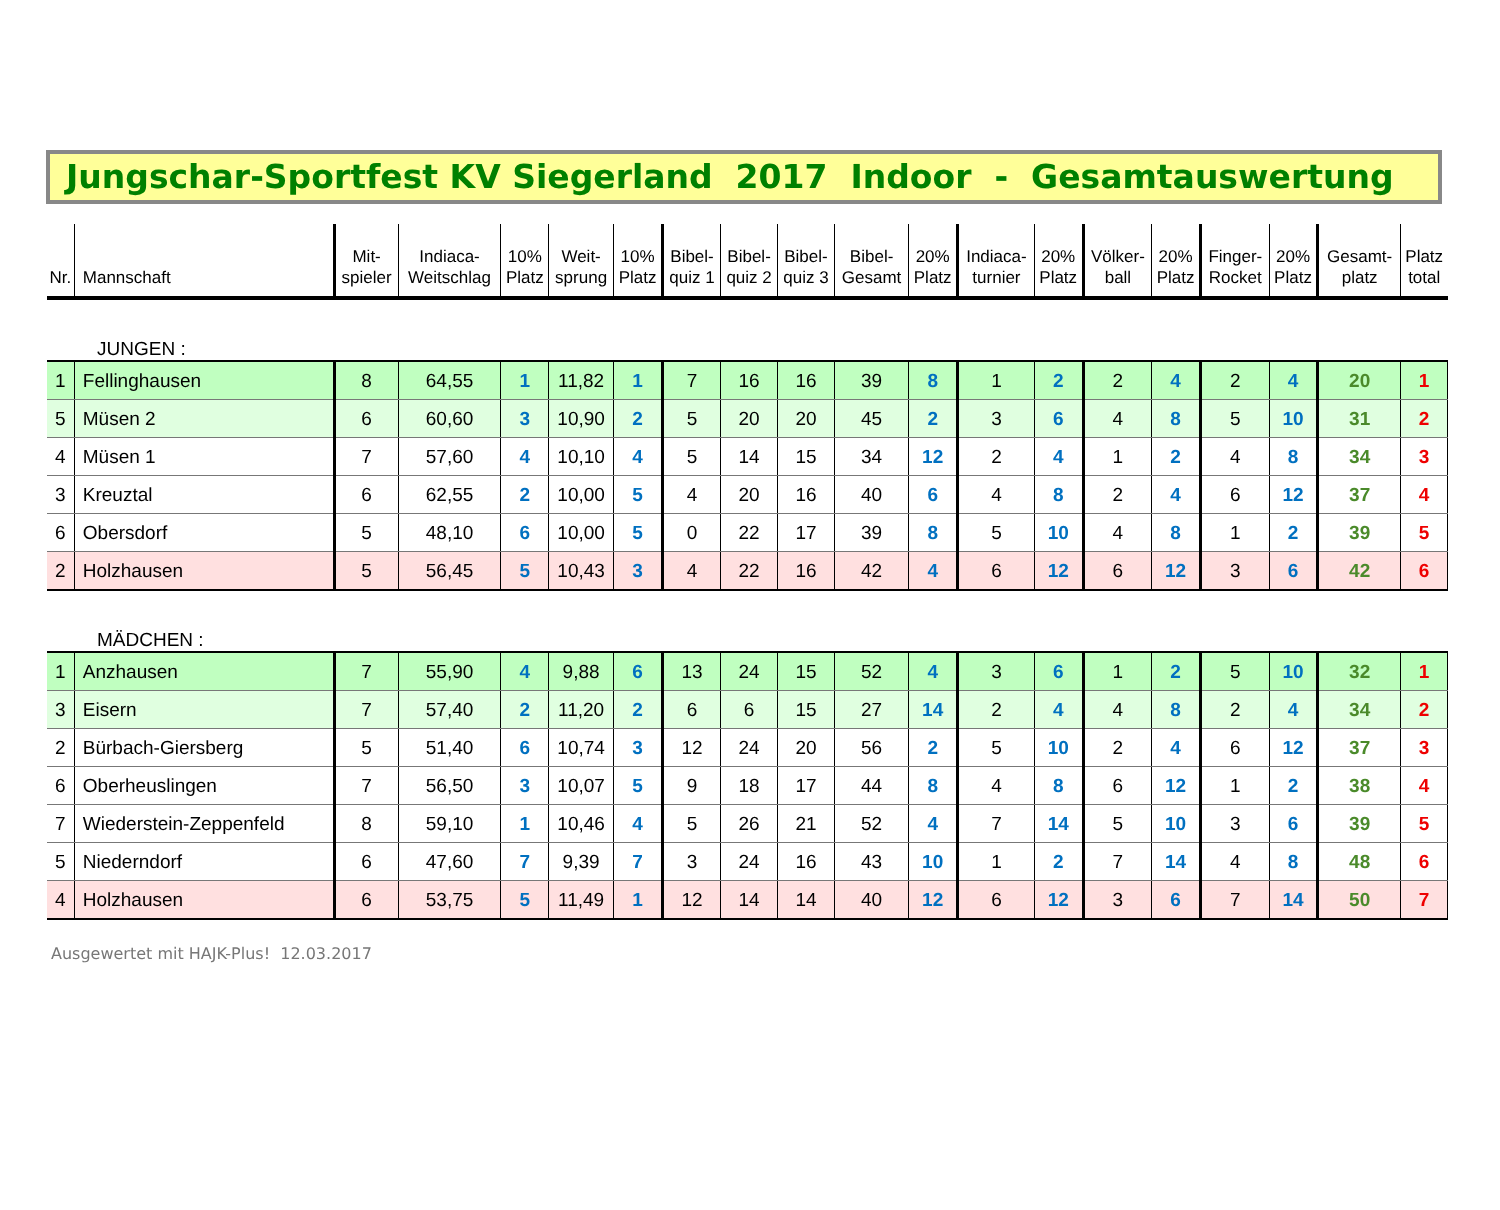Jungschar-Sportfest KV Siegerland 2017 Indoor - Gesamtauswertung
| Nr. | Mannschaft | Mit- spieler | Indiaca- Weitschlag | 10% Platz | Weit- sprung | 10% Platz | Bibel- quiz 1 | Bibel- quiz 2 | Bibel- quiz 3 | Bibel- Gesamt | 20% Platz | Indiaca- turnier | 20% Platz | Völker- ball | 20% Platz | Finger- Rocket | 20% Platz | Gesamt- platz | Platz total |
| --- | --- | --- | --- | --- | --- | --- | --- | --- | --- | --- | --- | --- | --- | --- | --- | --- | --- | --- | --- |
| JUNGEN : | | | | | | | | | | | | | | | | | | | |
| 1 | Fellinghausen | 8 | 64,55 | 1 | 11,82 | 1 | 7 | 16 | 16 | 39 | 8 | 1 | 2 | 2 | 4 | 2 | 4 | 20 | 1 |
| 5 | Müsen 2 | 6 | 60,60 | 3 | 10,90 | 2 | 5 | 20 | 20 | 45 | 2 | 3 | 6 | 4 | 8 | 5 | 10 | 31 | 2 |
| 4 | Müsen 1 | 7 | 57,60 | 4 | 10,10 | 4 | 5 | 14 | 15 | 34 | 12 | 2 | 4 | 1 | 2 | 4 | 8 | 34 | 3 |
| 3 | Kreuztal | 6 | 62,55 | 2 | 10,00 | 5 | 4 | 20 | 16 | 40 | 6 | 4 | 8 | 2 | 4 | 6 | 12 | 37 | 4 |
| 6 | Obersdorf | 5 | 48,10 | 6 | 10,00 | 5 | 0 | 22 | 17 | 39 | 8 | 5 | 10 | 4 | 8 | 1 | 2 | 39 | 5 |
| 2 | Holzhausen | 5 | 56,45 | 5 | 10,43 | 3 | 4 | 22 | 16 | 42 | 4 | 6 | 12 | 6 | 12 | 3 | 6 | 42 | 6 |
| MÄDCHEN : | | | | | | | | | | | | | | | | | | | |
| 1 | Anzhausen | 7 | 55,90 | 4 | 9,88 | 6 | 13 | 24 | 15 | 52 | 4 | 3 | 6 | 1 | 2 | 5 | 10 | 32 | 1 |
| 3 | Eisern | 7 | 57,40 | 2 | 11,20 | 2 | 6 | 6 | 15 | 27 | 14 | 2 | 4 | 4 | 8 | 2 | 4 | 34 | 2 |
| 2 | Bürbach-Giersberg | 5 | 51,40 | 6 | 10,74 | 3 | 12 | 24 | 20 | 56 | 2 | 5 | 10 | 2 | 4 | 6 | 12 | 37 | 3 |
| 6 | Oberheuslingen | 7 | 56,50 | 3 | 10,07 | 5 | 9 | 18 | 17 | 44 | 8 | 4 | 8 | 6 | 12 | 1 | 2 | 38 | 4 |
| 7 | Wiederstein-Zeppenfeld | 8 | 59,10 | 1 | 10,46 | 4 | 5 | 26 | 21 | 52 | 4 | 7 | 14 | 5 | 10 | 3 | 6 | 39 | 5 |
| 5 | Niederndorf | 6 | 47,60 | 7 | 9,39 | 7 | 3 | 24 | 16 | 43 | 10 | 1 | 2 | 7 | 14 | 4 | 8 | 48 | 6 |
| 4 | Holzhausen | 6 | 53,75 | 5 | 11,49 | 1 | 12 | 14 | 14 | 40 | 12 | 6 | 12 | 3 | 6 | 7 | 14 | 50 | 7 |
Ausgewertet mit HAJK-Plus! 12.03.2017